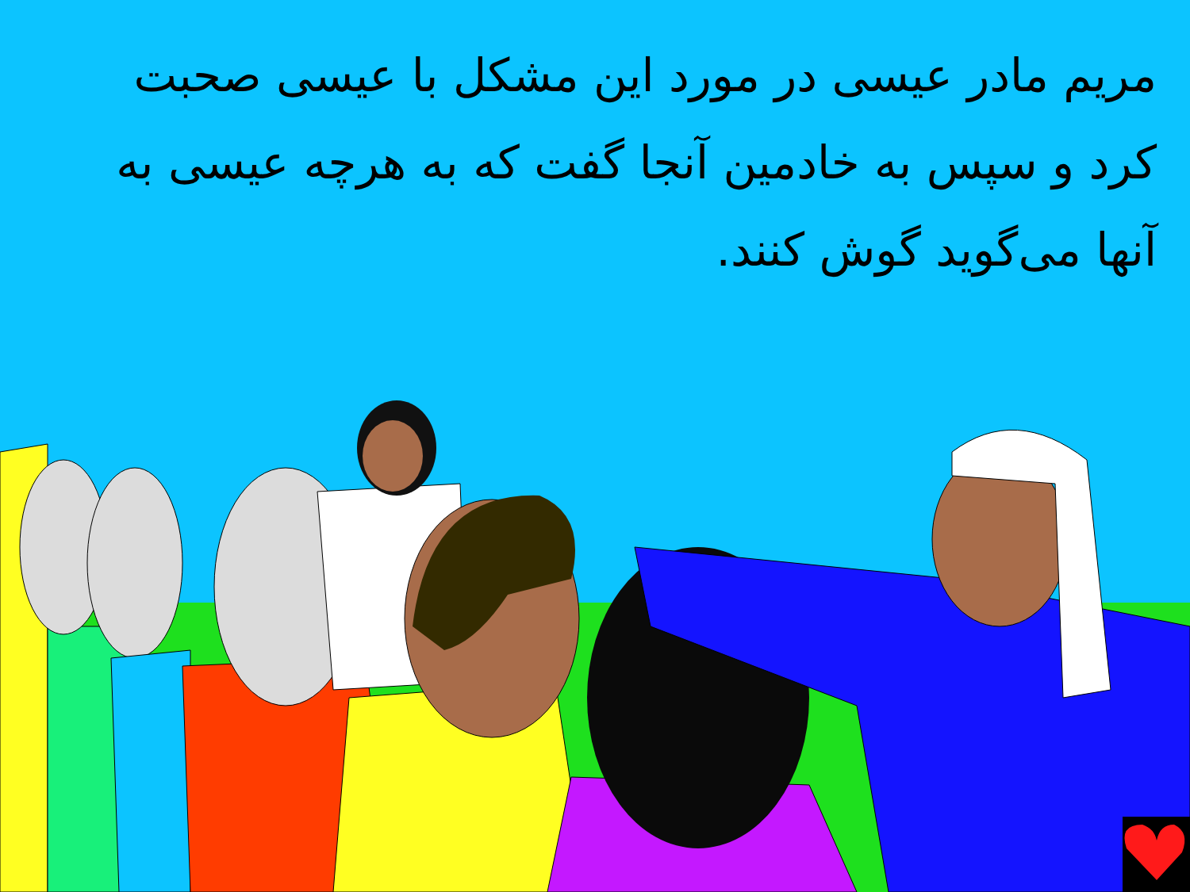مریم مادر عیسی در مورد این مشکل با عیسی صحبت کرد و سپس به خادمین آنجا گفت که به هرچه عیسی به آنها می‌گوید گوش کنند.